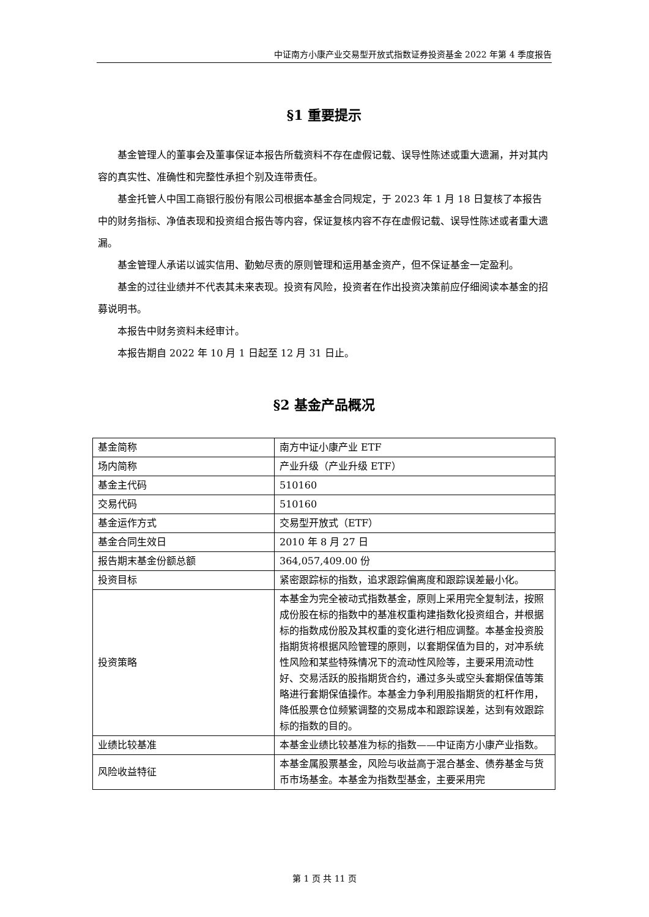中证南方小康产业交易型开放式指数证券投资基金 2022 年第 4 季度报告
§1 重要提示
基金管理人的董事会及董事保证本报告所载资料不存在虚假记载、误导性陈述或重大遗漏，并对其内容的真实性、准确性和完整性承担个别及连带责任。
基金托管人中国工商银行股份有限公司根据本基金合同规定，于 2023 年 1 月 18 日复核了本报告中的财务指标、净值表现和投资组合报告等内容，保证复核内容不存在虚假记载、误导性陈述或者重大遗漏。
基金管理人承诺以诚实信用、勤勉尽责的原则管理和运用基金资产，但不保证基金一定盈利。
基金的过往业绩并不代表其未来表现。投资有风险，投资者在作出投资决策前应仔细阅读本基金的招募说明书。
本报告中财务资料未经审计。
本报告期自 2022 年 10 月 1 日起至 12 月 31 日止。
§2 基金产品概况
| 基金简称 | 南方中证小康产业 ETF |
| 场内简称 | 产业升级（产业升级 ETF） |
| 基金主代码 | 510160 |
| 交易代码 | 510160 |
| 基金运作方式 | 交易型开放式（ETF） |
| 基金合同生效日 | 2010 年 8 月 27 日 |
| 报告期末基金份额总额 | 364,057,409.00 份 |
| 投资目标 | 紧密跟踪标的指数，追求跟踪偏离度和跟踪误差最小化。 |
| 投资策略 | 本基金为完全被动式指数基金，原则上采用完全复制法，按照成份股在标的指数中的基准权重构建指数化投资组合，并根据标的指数成份股及其权重的变化进行相应调整。本基金投资股指期货将根据风险管理的原则，以套期保值为目的，对冲系统性风险和某些特殊情况下的流动性风险等，主要采用流动性好、交易活跃的股指期货合约，通过多头或空头套期保值等策略进行套期保值操作。本基金力争利用股指期货的杠杆作用，降低股票仓位频繁调整的交易成本和跟踪误差，达到有效跟踪标的指数的目的。 |
| 业绩比较基准 | 本基金业绩比较基准为标的指数——中证南方小康产业指数。 |
| 风险收益特征 | 本基金属股票基金，风险与收益高于混合基金、债券基金与货币市场基金。本基金为指数型基金，主要采用完 |
第 1 页 共 11 页